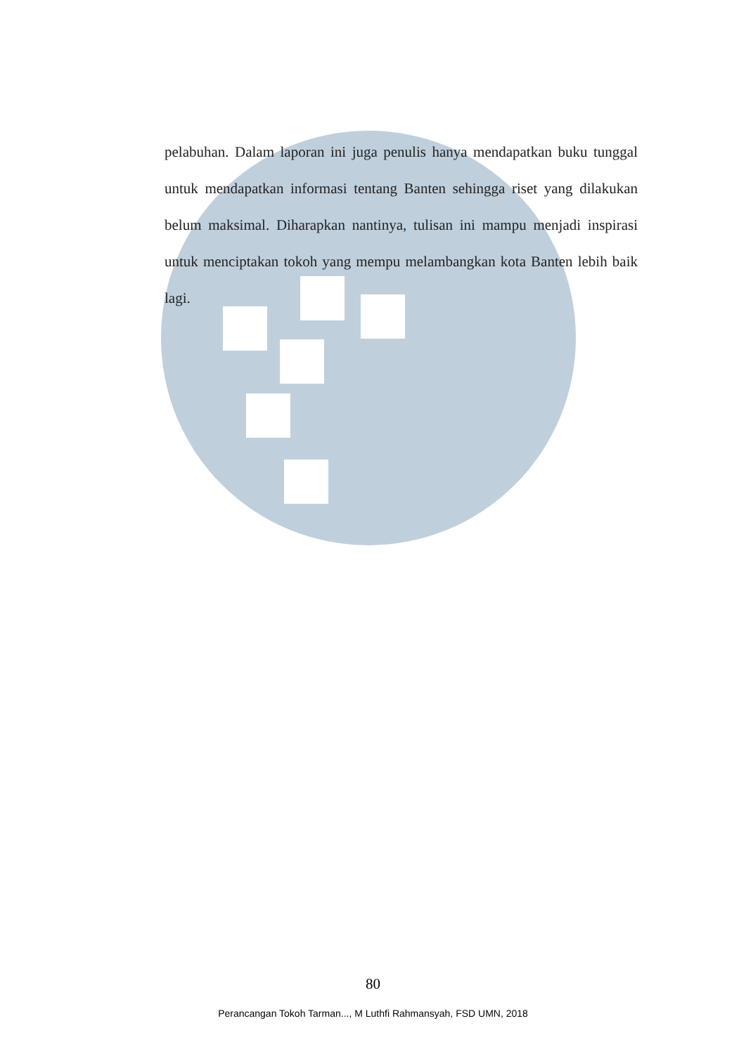pelabuhan. Dalam laporan ini juga penulis hanya mendapatkan buku tunggal untuk mendapatkan informasi tentang Banten sehingga riset yang dilakukan belum maksimal. Diharapkan nantinya, tulisan ini mampu menjadi inspirasi untuk menciptakan tokoh yang mempu melambangkan kota Banten lebih baik lagi.
80
Perancangan Tokoh Tarman..., M Luthfi Rahmansyah, FSD UMN, 2018